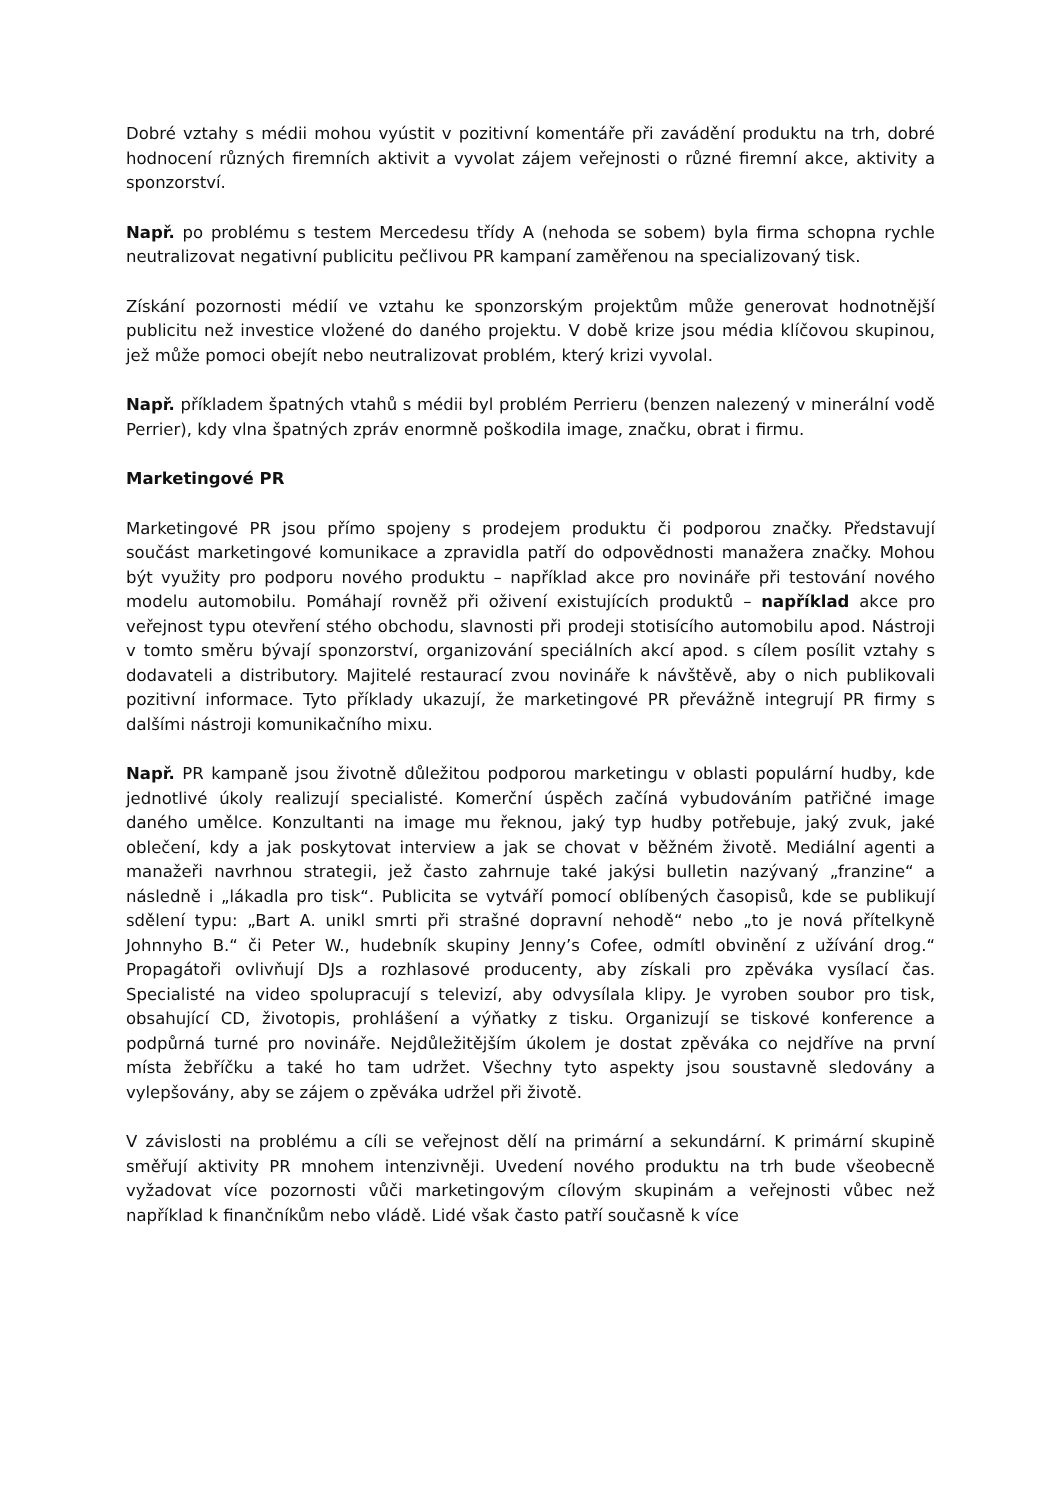Dobré vztahy s médii mohou vyústit v pozitivní komentáře při zavádění produktu na trh, dobré hodnocení různých firemních aktivit a vyvolat zájem veřejnosti o různé firemní akce, aktivity a sponzorství.
Např. po problému s testem Mercedesu třídy A (nehoda se sobem) byla firma schopna rychle neutralizovat negativní publicitu pečlivou PR kampaní zaměřenou na specializovaný tisk.
Získání pozornosti médií ve vztahu ke sponzorským projektům může generovat hodnotnější publicitu než investice vložené do daného projektu. V době krize jsou média klíčovou skupinou, jež může pomoci obejít nebo neutralizovat problém, který krizi vyvolal.
Např. příkladem špatných vtahů s médii byl problém Perrieru (benzen nalezený v minerální vodě Perrier), kdy vlna špatných zpráv enormně poškodila image, značku, obrat i firmu.
Marketingové PR
Marketingové PR jsou přímo spojeny s prodejem produktu či podporou značky. Představují součást marketingové komunikace a zpravidla patří do odpovědnosti manažera značky. Mohou být využity pro podporu nového produktu – například akce pro novináře při testování nového modelu automobilu. Pomáhají rovněž při oživení existujících produktů – například akce pro veřejnost typu otevření stého obchodu, slavnosti při prodeji stotisícího automobilu apod. Nástroji v tomto směru bývají sponzorství, organizování speciálních akcí apod. s cílem posílit vztahy s dodavateli a distributory. Majitelé restaurací zvou novináře k návštěvě, aby o nich publikovali pozitivní informace. Tyto příklady ukazují, že marketingové PR převážně integrují PR firmy s dalšími nástroji komunikačního mixu.
Např. PR kampaně jsou životně důležitou podporou marketingu v oblasti populární hudby, kde jednotlivé úkoly realizují specialisté. Komerční úspěch začíná vybudováním patřičné image daného umělce. Konzultanti na image mu řeknou, jaký typ hudby potřebuje, jaký zvuk, jaké oblečení, kdy a jak poskytovat interview a jak se chovat v běžném životě. Mediální agenti a manažeři navrhnou strategii, jež často zahrnuje také jakýsi bulletin nazývaný „franzine“ a následně i „lákadla pro tisk“. Publicita se vytváří pomocí oblíbených časopisů, kde se publikují sdělení typu: „Bart A. unikl smrti při strašné dopravní nehodě“ nebo „to je nová přítelkyně Johnnyho B.“ či Peter W., hudebník skupiny Jenny’s Cofee, odmítl obvinění z užívání drog.“ Propagátoři ovlivňují DJs a rozhlasové producenty, aby získali pro zpěváka vysílací čas. Specialisté na video spolupracují s televizí, aby odvysílala klipy. Je vyroben soubor pro tisk, obsahující CD, životopis, prohlášení a výňatky z tisku. Organizují se tiskové konference a podpůrná turné pro novináře. Nejdůležitějším úkolem je dostat zpěváka co nejdříve na první místa žebříčku a také ho tam udržet. Všechny tyto aspekty jsou soustavně sledovány a vylepšovány, aby se zájem o zpěváka udržel při životě.
V závislosti na problému a cíli se veřejnost dělí na primární a sekundární. K primární skupině směřují aktivity PR mnohem intenzivněji. Uvedení nového produktu na trh bude všeobecně vyžadovat více pozornosti vůči marketingovým cílovým skupinám a veřejnosti vůbec než například k finančníkům nebo vládě. Lidé však často patří současně k více